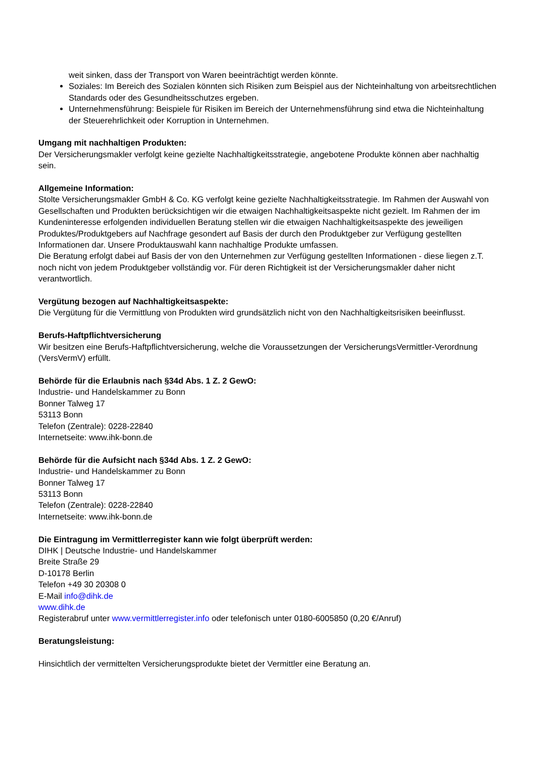weit sinken, dass der Transport von Waren beeinträchtigt werden könnte.
Soziales: Im Bereich des Sozialen könnten sich Risiken zum Beispiel aus der Nichteinhaltung von arbeitsrechtlichen Standards oder des Gesundheitsschutzes ergeben.
Unternehmensführung: Beispiele für Risiken im Bereich der Unternehmensführung sind etwa die Nichteinhaltung der Steuerehrlichkeit oder Korruption in Unternehmen.
Umgang mit nachhaltigen Produkten:
Der Versicherungsmakler verfolgt keine gezielte Nachhaltigkeitsstrategie, angebotene Produkte können aber nachhaltig sein.
Allgemeine Information:
Stolte Versicherungsmakler GmbH & Co. KG verfolgt keine gezielte Nachhaltigkeitsstrategie. Im Rahmen der Auswahl von Gesellschaften und Produkten berücksichtigen wir die etwaigen Nachhaltigkeitsaspekte nicht gezielt. Im Rahmen der im Kundeninteresse erfolgenden individuellen Beratung stellen wir die etwaigen Nachhaltigkeitsaspekte des jeweiligen Produktes/Produktgebers auf Nachfrage gesondert auf Basis der durch den Produktgeber zur Verfügung gestellten Informationen dar. Unsere Produktauswahl kann nachhaltige Produkte umfassen.
Die Beratung erfolgt dabei auf Basis der von den Unternehmen zur Verfügung gestellten Informationen - diese liegen z.T. noch nicht von jedem Produktgeber vollständig vor. Für deren Richtigkeit ist der Versicherungsmakler daher nicht verantwortlich.
Vergütung bezogen auf Nachhaltigkeitsaspekte:
Die Vergütung für die Vermittlung von Produkten wird grundsätzlich nicht von den Nachhaltigkeitsrisiken beeinflusst.
Berufs-Haftpflichtversicherung
Wir besitzen eine Berufs-Haftpflichtversicherung, welche die Voraussetzungen der VersicherungsVermittler-Verordnung (VersVermV) erfüllt.
Behörde für die Erlaubnis nach §34d Abs. 1 Z. 2 GewO:
Industrie- und Handelskammer zu Bonn
Bonner Talweg 17
53113 Bonn
Telefon (Zentrale): 0228-22840
Internetseite: www.ihk-bonn.de
Behörde für die Aufsicht nach §34d Abs. 1 Z. 2 GewO:
Industrie- und Handelskammer zu Bonn
Bonner Talweg 17
53113 Bonn
Telefon (Zentrale): 0228-22840
Internetseite: www.ihk-bonn.de
Die Eintragung im Vermittlerregister kann wie folgt überprüft werden:
DIHK | Deutsche Industrie- und Handelskammer
Breite Straße 29
D-10178 Berlin
Telefon +49 30 20308 0
E-Mail info@dihk.de
www.dihk.de
Registerabruf unter www.vermittlerregister.info oder telefonisch unter 0180-6005850 (0,20 €/Anruf)
Beratungsleistung:
Hinsichtlich der vermittelten Versicherungsprodukte bietet der Vermittler eine Beratung an.